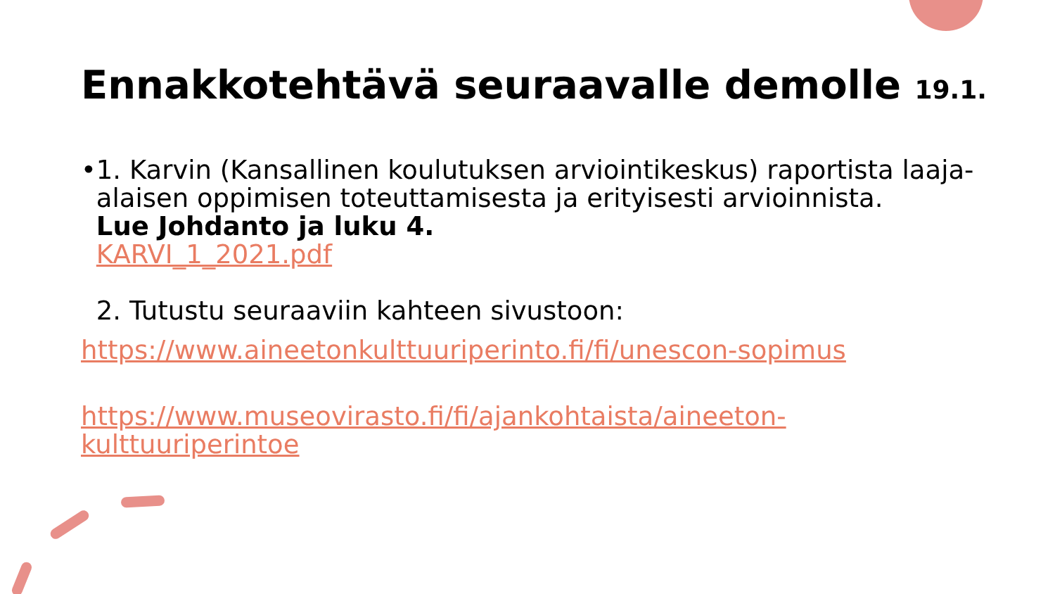Ennakkotehtävä seuraavalle demolle 19.1.
• 1. Karvin (Kansallinen koulutuksen arviointikeskus) raportista laaja-alaisen oppimisen toteuttamisesta ja erityisesti arvioinnista.
Lue Johdanto ja luku 4.
KARVI_1_2021.pdf
2. Tutustu seuraaviin kahteen sivustoon:
https://www.aineetonkulttuuriperinto.fi/fi/unescon-sopimus
https://www.museovirasto.fi/fi/ajankohtaista/aineeton-kulttuuriperintoe